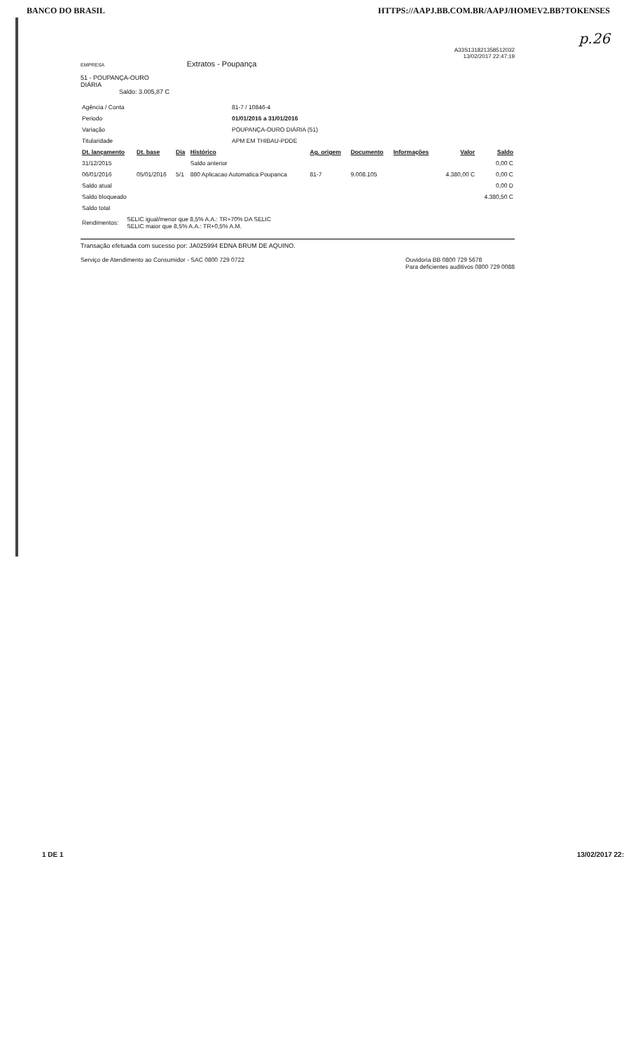BANCO DO BRASIL HTTPS://AAPJ.BB.COM.BR/AAPJ/HOMEV2.BB?TOKENSES
p.26
A33S131821358512032
13/02/2017 22:47:19
EMPRESA Extratos - Poupança
51 - POUPANÇA-OURO
DIÁRIA
Saldo: 3.005,87 C
| Agência / Conta | 81-7 / 10846-4 |
| Periodo | 01/01/2016 a 31/01/2016 |
| Variação | POUPANÇA-OURO DIÁRIA (51) |
| Titularidade | APM EM THIBAU-PDDE |
| Dt. lançamento | Dt. base | Dia | Histórico | Ag. origem | Documento | Informações | Valor | Saldo |
| --- | --- | --- | --- | --- | --- | --- | --- | --- |
| 31/12/2015 | | | Saldo anterior | | | | | 0,00 C |
| 06/01/2016 | 05/01/2016 | 5/1 | 880 Aplicacao Automatica Poupanca | 81-7 | 9.008.105 | | 4.380,00 C | 0,00 C |
| Saldo atual | | | | | | | | 0,00 D |
| Saldo bloqueado | | | | | | | | 4.380,50 C |
| Saldo total | | | | | | | | |
| Rendimentos: | SELIC igual/menor que 8,5% A.A.: TR+70% DA SELIC SELIC maior que 8,5% A.A.: TR+0,5% A.M. |
Transação efetuada com sucesso por: JA025994 EDNA BRUM DE AQUINO.
Serviço de Atendimento ao Consumidor - SAC 0800 729 0722 Ouvidoria BB 0800 729 5678
Para deficientes auditivos 0800 729 0088
1 DE 1 13/02/2017 22: